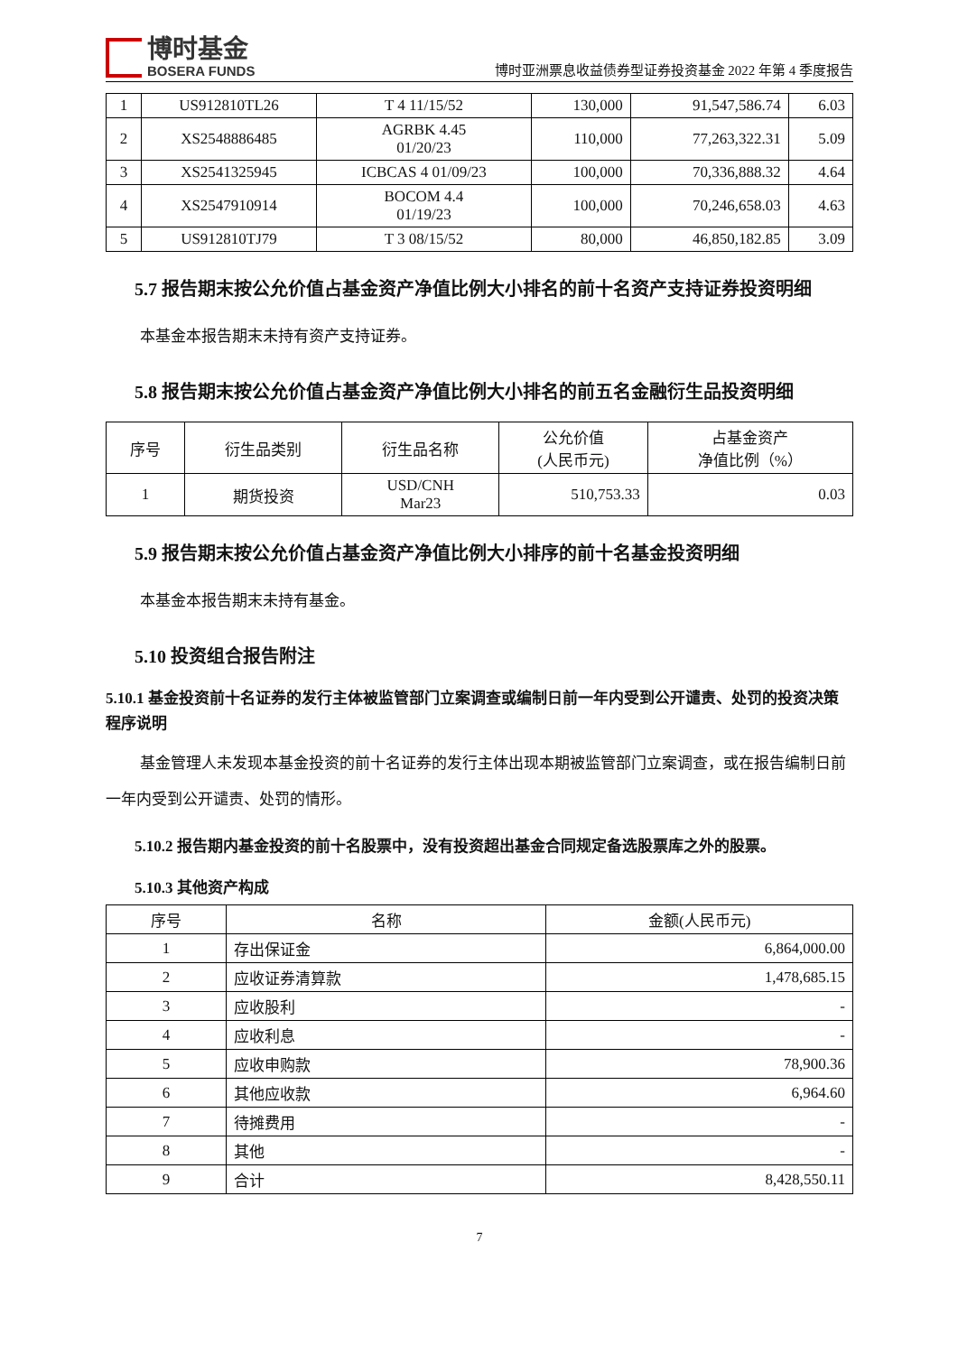博时基金
BOSERA FUNDS
博时亚洲票息收益债券型证券投资基金 2022 年第 4 季度报告
| 1 | US912810TL26 | T 4 11/15/52 | 130,000 | 91,547,586.74 | 6.03 |
| 2 | XS2548886485 | AGRBK 4.45 01/20/23 | 110,000 | 77,263,322.31 | 5.09 |
| 3 | XS2541325945 | ICBCAS 4 01/09/23 | 100,000 | 70,336,888.32 | 4.64 |
| 4 | XS2547910914 | BOCOM 4.4 01/19/23 | 100,000 | 70,246,658.03 | 4.63 |
| 5 | US912810TJ79 | T 3 08/15/52 | 80,000 | 46,850,182.85 | 3.09 |
5.7 报告期末按公允价值占基金资产净值比例大小排名的前十名资产支持证券投资明细
本基金本报告期末未持有资产支持证券。
5.8 报告期末按公允价值占基金资产净值比例大小排名的前五名金融衍生品投资明细
| 序号 | 衍生品类别 | 衍生品名称 | 公允价值 (人民币元) | 占基金资产 净值比例（%） |
| --- | --- | --- | --- | --- |
| 1 | 期货投资 | USD/CNH Mar23 | 510,753.33 | 0.03 |
5.9 报告期末按公允价值占基金资产净值比例大小排序的前十名基金投资明细
本基金本报告期末未持有基金。
5.10 投资组合报告附注
5.10.1 基金投资前十名证券的发行主体被监管部门立案调查或编制日前一年内受到公开谴责、处罚的投资决策程序说明
基金管理人未发现本基金投资的前十名证券的发行主体出现本期被监管部门立案调查，或在报告编制日前一年内受到公开谴责、处罚的情形。
5.10.2 报告期内基金投资的前十名股票中，没有投资超出基金合同规定备选股票库之外的股票。
5.10.3 其他资产构成
| 序号 | 名称 | 金额(人民币元) |
| --- | --- | --- |
| 1 | 存出保证金 | 6,864,000.00 |
| 2 | 应收证券清算款 | 1,478,685.15 |
| 3 | 应收股利 | - |
| 4 | 应收利息 | - |
| 5 | 应收申购款 | 78,900.36 |
| 6 | 其他应收款 | 6,964.60 |
| 7 | 待摊费用 | - |
| 8 | 其他 | - |
| 9 | 合计 | 8,428,550.11 |
7